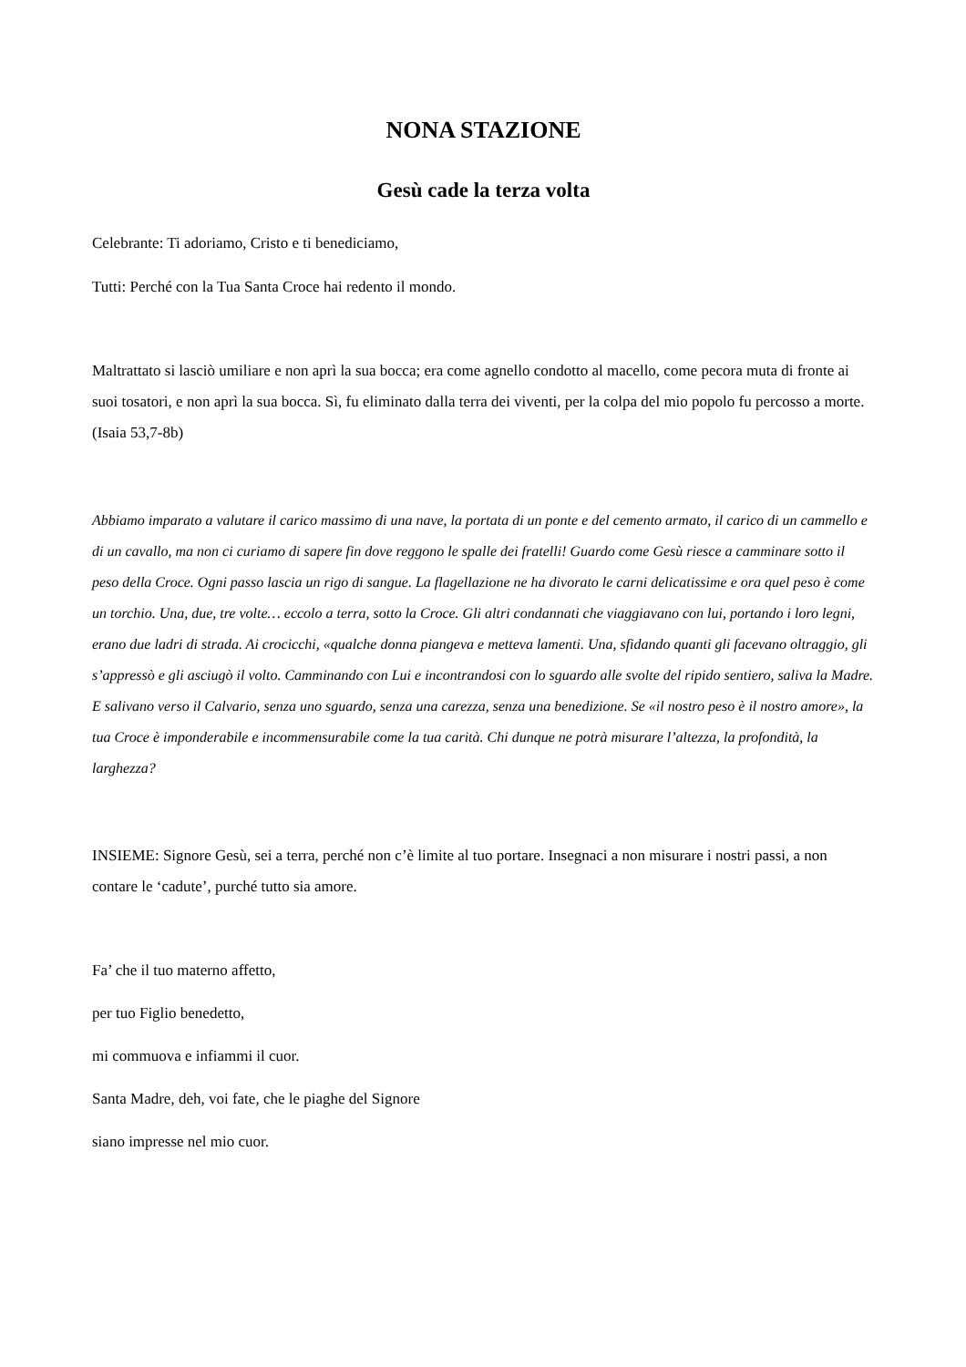NONA STAZIONE
Gesù cade la terza volta
Celebrante: Ti adoriamo, Cristo e ti benediciamo,
Tutti: Perché con la Tua Santa Croce hai redento il mondo.
Maltrattato si lasciò umiliare e non aprì la sua bocca; era come agnello condotto al macello, come pecora muta di fronte ai suoi tosatori, e non aprì la sua bocca. Sì, fu eliminato dalla terra dei viventi, per la colpa del mio popolo fu percosso a morte. (Isaia 53,7-8b)
Abbiamo imparato a valutare il carico massimo di una nave, la portata di un ponte e del cemento armato, il carico di un cammello e di un cavallo, ma non ci curiamo di sapere fin dove reggono le spalle dei fratelli! Guardo come Gesù riesce a camminare sotto il peso della Croce. Ogni passo lascia un rigo di sangue. La flagellazione ne ha divorato le carni delicatissime e ora quel peso è come un torchio. Una, due, tre volte… eccolo a terra, sotto la Croce. Gli altri condannati che viaggiavano con lui, portando i loro legni, erano due ladri di strada. Ai crocicchi, «qualche donna piangeva e metteva lamenti. Una, sfidando quanti gli facevano oltraggio, gli s’appressò e gli asciugò il volto. Camminando con Lui e incontrandosi con lo sguardo alle svolte del ripido sentiero, saliva la Madre. E salivano verso il Calvario, senza uno sguardo, senza una carezza, senza una benedizione. Se «il nostro peso è il nostro amore», la tua Croce è imponderabile e incommensurabile come la tua carità. Chi dunque ne potrà misurare l’altezza, la profondità, la larghezza?
INSIEME: Signore Gesù, sei a terra, perché non c’è limite al tuo portare. Insegnaci a non misurare i nostri passi, a non contare le ‘cadute’, purché tutto sia amore.
Fa’ che il tuo materno affetto,
per tuo Figlio benedetto,
mi commuova e infiammi il cuor.
Santa Madre, deh, voi fate, che le piaghe del Signore
siano impresse nel mio cuor.